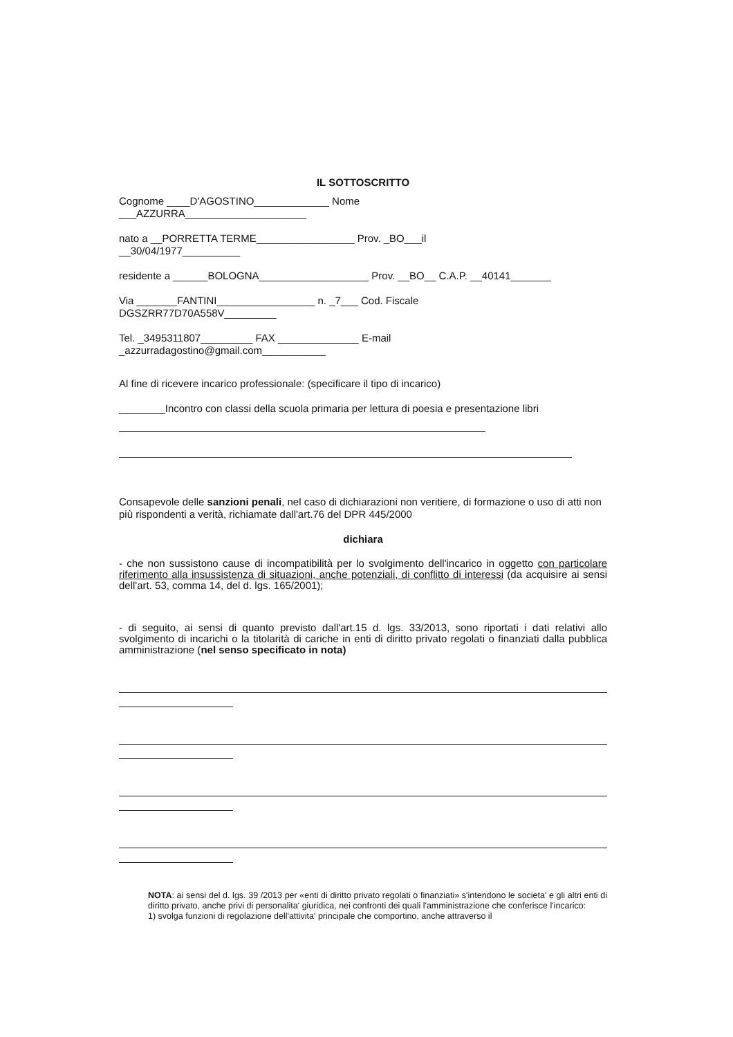IL SOTTOSCRITTO
Cognome ____D'AGOSTINO_____________ Nome
___AZZURRA_____________________
nato a __PORRETTA TERME_________________ Prov. _BO___il
__30/04/1977__________
residente a ______BOLOGNA___________________ Prov. __BO__ C.A.P. __40141_______
Via _______FANTINI_________________ n. _7___ Cod. Fiscale
DGSZRR77D70A558V_________
Tel. _3495311807_________ FAX ______________ E-mail
_azzurradagostino@gmail.com___________
Al fine di ricevere incarico professionale: (specificare il tipo di incarico)
________Incontro con classi della scuola primaria per lettura di poesia e presentazione libri
Consapevole delle sanzioni penali, nel caso di dichiarazioni non veritiere, di formazione o uso di atti non più rispondenti a verità, richiamate dall'art.76 del DPR 445/2000
dichiara
- che non sussistono cause di incompatibilità per lo svolgimento dell'incarico in oggetto con particolare riferimento alla insussistenza di situazioni, anche potenziali, di conflitto di interessi (da acquisire ai sensi dell'art. 53, comma 14, del d. lgs. 165/2001);
- di seguito, ai sensi di quanto previsto dall'art.15 d. lgs. 33/2013, sono riportati i dati relativi allo svolgimento di incarichi o la titolarità di cariche in enti di diritto privato regolati o finanziati dalla pubblica amministrazione (nel senso specificato in nota)
NOTA: ai sensi del d. lgs. 39 /2013 per «enti di diritto privato regolati o finanziati» s'intendono le societa' e gli altri enti di diritto privato, anche privi di personalita' giuridica, nei confronti dei quali l'amministrazione che conferisce l'incarico:
1) svolga funzioni di regolazione dell'attivita' principale che comportino, anche attraverso il